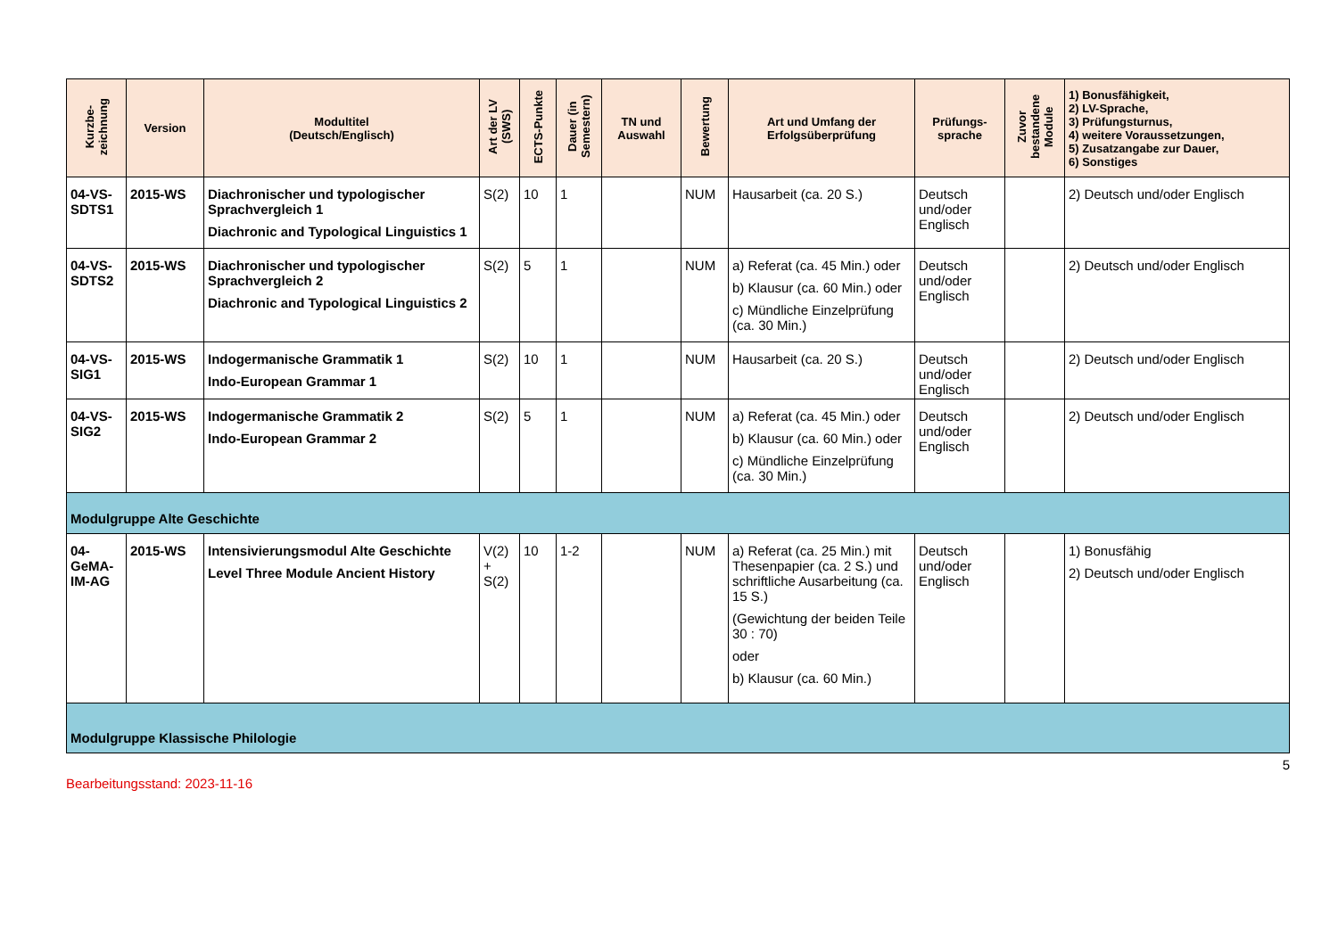| Kurzbe- zeichnung | Version | Modultitel (Deutsch/Englisch) | Art der LV (SWS) | ECTS-Punkte | Dauer (in Semestern) | TN und Auswahl | Bewertung | Art und Umfang der Erfolgsüberprüfung | Prüfungs- sprache | Zuvor bestandene Module | 1) Bonusfähigkeit, 2) LV-Sprache, 3) Prüfungsturnus, 4) weitere Voraussetzungen, 5) Zusatzangabe zur Dauer, 6) Sonstiges |
| --- | --- | --- | --- | --- | --- | --- | --- | --- | --- | --- | --- |
| 04-VS-SDTS1 | 2015-WS | Diachronischer und typologischer Sprachvergleich 1 Diachronic and Typological Linguistics 1 | S(2) | 10 | 1 | | NUM | Hausarbeit (ca. 20 S.) | Deutsch und/oder Englisch | | 2) Deutsch und/oder Englisch |
| 04-VS-SDTS2 | 2015-WS | Diachronischer und typologischer Sprachvergleich 2 Diachronic and Typological Linguistics 2 | S(2) | 5 | 1 | | NUM | a) Referat (ca. 45 Min.) oder b) Klausur (ca. 60 Min.) oder c) Mündliche Einzelprüfung (ca. 30 Min.) | Deutsch und/oder Englisch | | 2) Deutsch und/oder Englisch |
| 04-VS-SIG1 | 2015-WS | Indogermanische Grammatik 1 Indo-European Grammar 1 | S(2) | 10 | 1 | | NUM | Hausarbeit (ca. 20 S.) | Deutsch und/oder Englisch | | 2) Deutsch und/oder Englisch |
| 04-VS-SIG2 | 2015-WS | Indogermanische Grammatik 2 Indo-European Grammar 2 | S(2) | 5 | 1 | | NUM | a) Referat (ca. 45 Min.) oder b) Klausur (ca. 60 Min.) oder c) Mündliche Einzelprüfung (ca. 30 Min.) | Deutsch und/oder Englisch | | 2) Deutsch und/oder Englisch |
| Modulgruppe Alte Geschichte | | | | | | | | | | | |
| 04-GeMA-IM-AG | 2015-WS | Intensivierungsmodul Alte Geschichte Level Three Module Ancient History | V(2) + S(2) | 10 | 1-2 | | NUM | a) Referat (ca. 25 Min.) mit Thesenpapier (ca. 2 S.) und schriftliche Ausarbeitung (ca. 15 S.) (Gewichtung der beiden Teile 30 : 70) oder b) Klausur (ca. 60 Min.) | Deutsch und/oder Englisch | | 1) Bonusfähig 2) Deutsch und/oder Englisch |
| Modulgruppe Klassische Philologie | | | | | | | | | | | |
5
Bearbeitungsstand: 2023-11-16